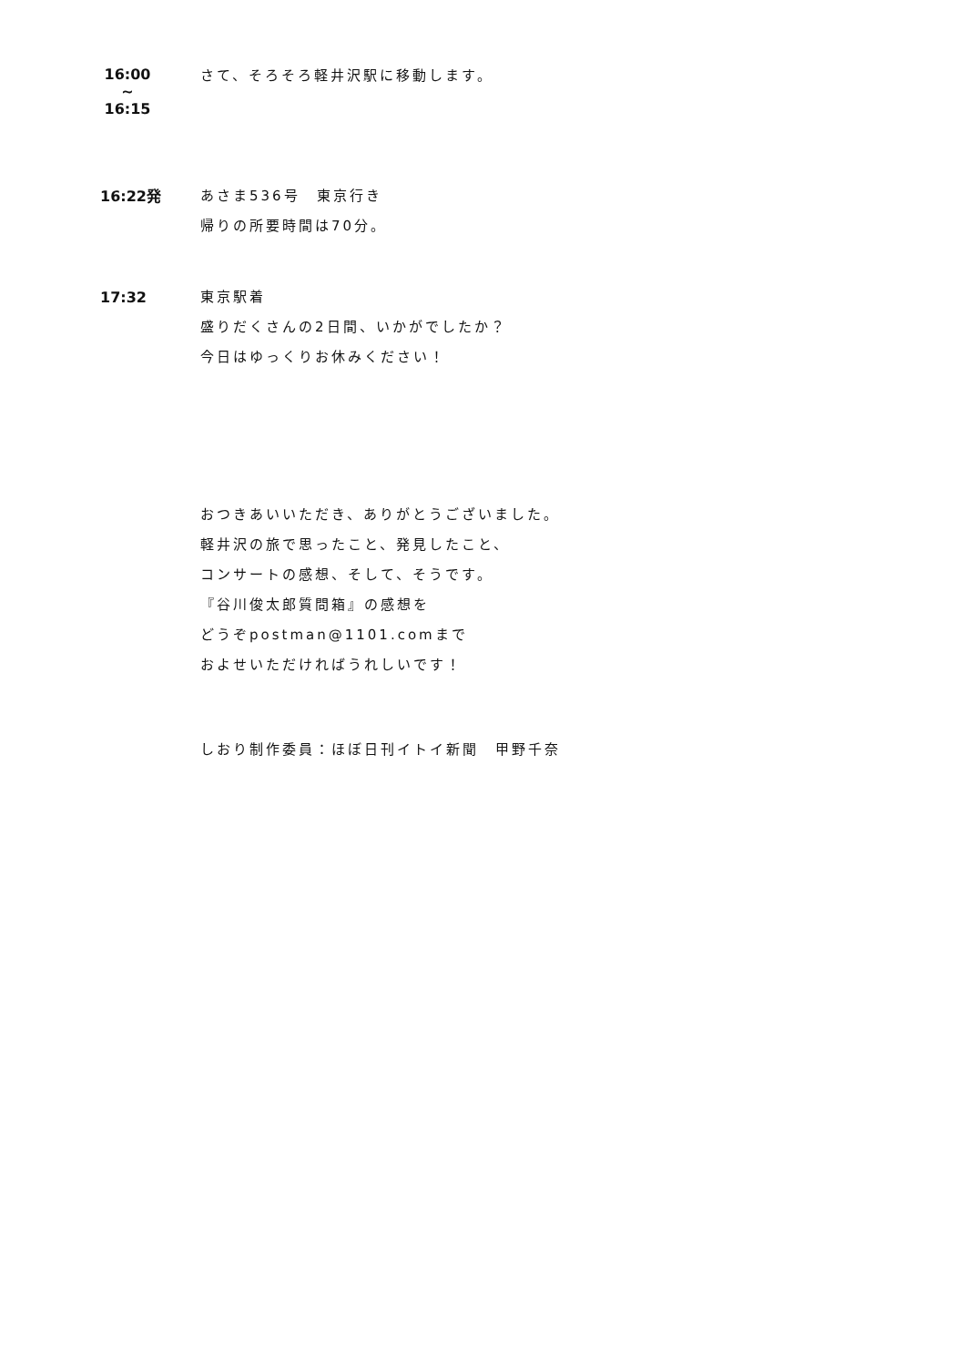16:00
~
16:15
さて、そろそろ軽井沢駅に移動します。
16:22発 あさま536号　東京行き
帰りの所要時間は70分。
17:32 東京駅着
盛りだくさんの2日間、いかがでしたか？
今日はゆっくりお休みください！
おつきあいいただき、ありがとうございました。
軽井沢の旅で思ったこと、発見したこと、
コンサートの感想、そして、そうです。
『谷川俊太郎質問箱』の感想を
どうぞpostman@1101.comまで
およせいただければうれしいです！
しおり制作委員：ほぼ日刊イトイ新聞　甲野千奈